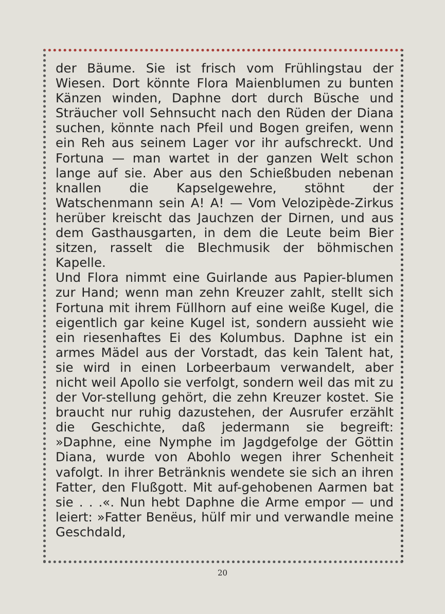der Bäume. Sie ist frisch vom Frühlingstau der Wiesen. Dort könnte Flora Maienblumen zu bunten Känzen winden, Daphne dort durch Büsche und Sträucher voll Sehnsucht nach den Rüden der Diana suchen, könnte nach Pfeil und Bogen greifen, wenn ein Reh aus seinem Lager vor ihr aufschreckt. Und Fortuna — man wartet in der ganzen Welt schon lange auf sie. Aber aus den Schießbuden nebenan knallen die Kapselgewehre, stöhnt der Watschenmann sein A! A! — Vom Velozipède-Zirkus herüber kreischt das Jauchzen der Dirnen, und aus dem Gasthausgarten, in dem die Leute beim Bier sitzen, rasselt die Blechmusik der böhmischen Kapelle.
Und Flora nimmt eine Guirlande aus Papier-blumen zur Hand; wenn man zehn Kreuzer zahlt, stellt sich Fortuna mit ihrem Füllhorn auf eine weiße Kugel, die eigentlich gar keine Kugel ist, sondern aussieht wie ein riesenhaftes Ei des Kolumbus. Daphne ist ein armes Mädel aus der Vorstadt, das kein Talent hat, sie wird in einen Lorbeerbaum verwandelt, aber nicht weil Apollo sie verfolgt, sondern weil das mit zu der Vor-stellung gehört, die zehn Kreuzer kostet. Sie braucht nur ruhig dazustehen, der Ausrufer erzählt die Geschichte, daß jedermann sie begreift: »Daphne, eine Nymphe im Jagdgefolge der Göttin Diana, wurde von Abohlo wegen ihrer Schenheit vafolgt. In ihrer Betränknis wendete sie sich an ihren Fatter, den Flußgott. Mit auf-gehobenen Aarmen bat sie . . .«. Nun hebt Daphne die Arme empor — und leiert: »Fatter Benëus, hülf mir und verwandle meine Geschdald,
20